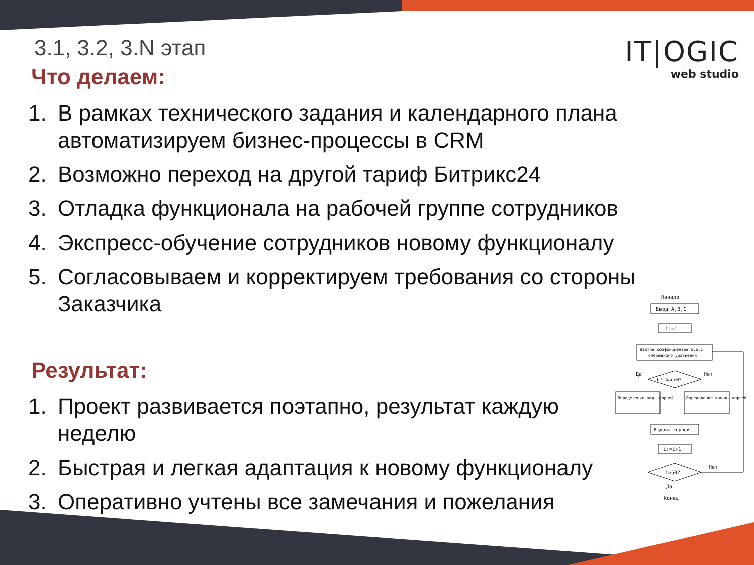IT|OGIC
web studio
3.1, 3.2, 3.N этап
Что делаем:
1. В рамках технического задания и календарного плана автоматизируем бизнес-процессы в CRM
2. Возможно переход на другой тариф Битрикс24
3. Отладка функционала на рабочей группе сотрудников
4. Экспресс-обучение сотрудников новому функционалу
5. Согласовываем и корректируем требования со стороны Заказчика
Результат:
1. Проект развивается поэтапно, результат каждую неделю
2. Быстрая и легкая адаптация к новому функционалу
3. Оперативно учтены все замечания и пожелания
Начало
Ввод A,B,C
i:=1
Взятие коэффициентов a,b,c
очередного уравнения
b²-4ac>0?
Да
Нет
Определение вещ. корней
Определение компл. корней
Выдача корней
i:=i+1
i>50?
Нет
Да
Конец